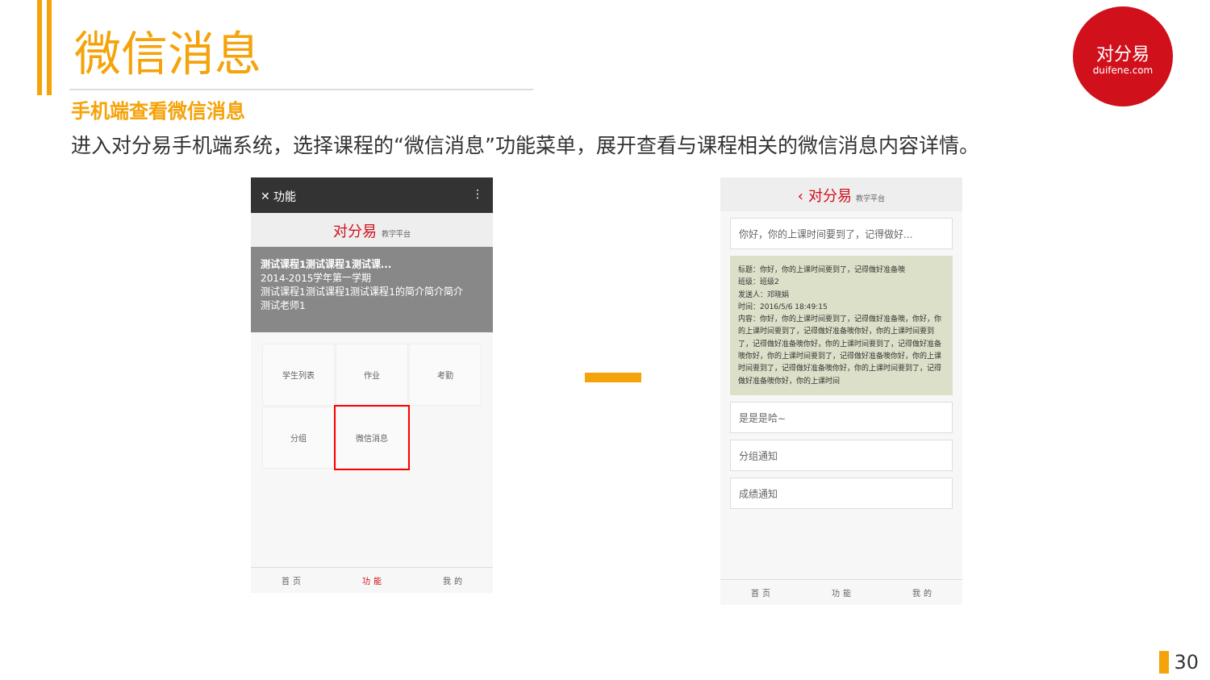微信消息
手机端查看微信消息
进入对分易手机端系统，选择课程的“微信消息”功能菜单，展开查看与课程相关的微信消息内容详情。
对分易
duifene.com
✕ 功能 ⋮
对分易 教学平台
测试课程1测试课程1测试课...
2014-2015学年第一学期
测试课程1测试课程1测试课程1的简介简介简介
测试老师1
学生列表
作业
考勤
分组
微信消息
首 页 功 能 我 的
‹ 对分易 教学平台
你好，你的上课时间要到了，记得做好...
标题：你好，你的上课时间要到了，记得做好准备噢
班级：班级2
发送人：邓晓娟
时间：2016/5/6 18:49:15
内容：你好，你的上课时间要到了，记得做好准备噢，你好，你的上课时间要到了，记得做好准备噢你好，你的上课时间要到了，记得做好准备噢你好，你的上课时间要到了，记得做好准备噢你好，你的上课时间要到了，记得做好准备噢你好，你的上课时间要到了，记得做好准备噢你好，你的上课时间要到了，记得做好准备噢你好，你的上课时间
是是是哈~
分组通知
成绩通知
首 页 功 能 我 的
30